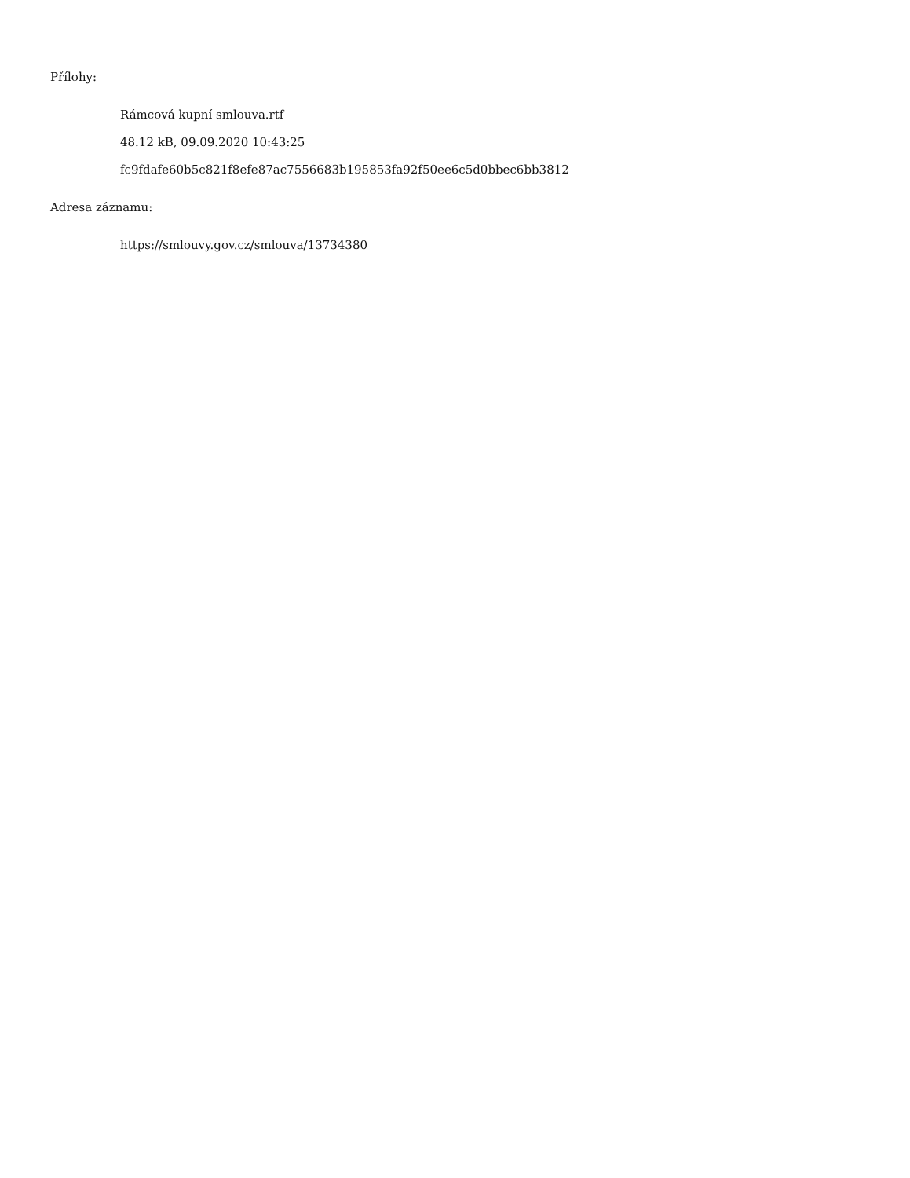Přílohy:
Rámcová kupní smlouva.rtf
48.12 kB, 09.09.2020 10:43:25
fc9fdafe60b5c821f8efe87ac7556683b195853fa92f50ee6c5d0bbec6bb3812
Adresa záznamu:
https://smlouvy.gov.cz/smlouva/13734380